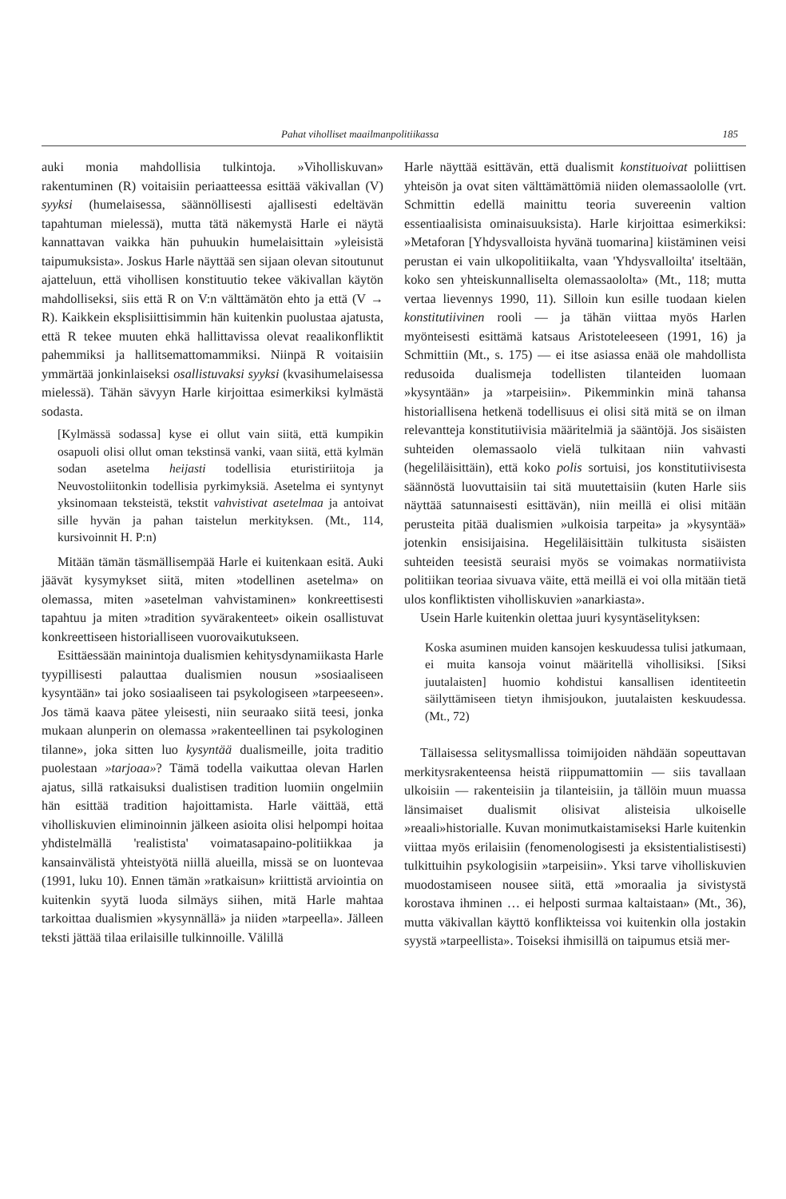Pahat viholliset maailmanpolitiikassa 185
auki monia mahdollisia tulkintoja. »Viholliskuvan» rakentuminen (R) voitaisiin periaatteessa esittää väkivallan (V) syyksi (humelaisessa, säännöllisesti ajallisesti edeltävän tapahtuman mielessä), mutta tätä näkemystä Harle ei näytä kannattavan vaikka hän puhuukin humelaisittain »yleisistä taipumuksista». Joskus Harle näyttää sen sijaan olevan sitoutunut ajatteluun, että vihollisen konstituutio tekee väkivallan käytön mahdolliseksi, siis että R on V:n välttämätön ehto ja että (V → R). Kaikkein eksplisiittisimmin hän kuitenkin puolustaa ajatusta, että R tekee muuten ehkä hallittavissa olevat reaalikonfliktit pahemmiksi ja hallitsemattomammiksi. Niinpä R voitaisiin ymmärtää jonkinlaiseksi osallistuvaksi syyksi (kvasihumelaisessa mielessä). Tähän sävyyn Harle kirjoittaa esimerkiksi kylmästä sodasta.
[Kylmässä sodassa] kyse ei ollut vain siitä, että kumpikin osapuoli olisi ollut oman tekstinsä vanki, vaan siitä, että kylmän sodan asetelma heijasti todellisia eturistiriitoja ja Neuvostoliitonkin todellisia pyrkimyksiä. Asetelma ei syntynyt yksinomaan teksteistä, tekstit vahvistivat asetelmaa ja antoivat sille hyvän ja pahan taistelun merkityksen. (Mt., 114, kursivoinnit H. P:n)
Mitään tämän täsmällisempää Harle ei kuitenkaan esitä. Auki jäävät kysymykset siitä, miten »todellinen asetelma» on olemassa, miten »asetelman vahvistaminen» konkreettisesti tapahtuu ja miten »tradition syvärakenteet» oikein osallistuvat konkreettiseen historialliseen vuorovaikutukseen.
Esittäessään mainintoja dualismien kehitysdynamiikasta Harle tyypillisesti palauttaa dualismien nousun »sosiaaliseen kysyntään» tai joko sosiaaliseen tai psykologiseen »tarpeeseen». Jos tämä kaava pätee yleisesti, niin seuraako siitä teesi, jonka mukaan alunperin on olemassa »rakenteellinen tai psykologinen tilanne», joka sitten luo kysyntää dualismeille, joita traditio puolestaan »tarjoaa»? Tämä todella vaikuttaa olevan Harlen ajatus, sillä ratkaisuksi dualistisen tradition luomiin ongelmiin hän esittää tradition hajoittamista. Harle väittää, että viholliskuvien eliminoinnin jälkeen asioita olisi helpompi hoitaa yhdistelmällä 'realistista' voimatasapaino-politiikkaa ja kansainvälistä yhteistyötä niillä alueilla, missä se on luontevaa (1991, luku 10). Ennen tämän »ratkaisun» kriittistä arviointia on kuitenkin syytä luoda silmäys siihen, mitä Harle mahtaa tarkoittaa dualismien »kysynnällä» ja niiden »tarpeella». Jälleen teksti jättää tilaa erilaisille tulkinnoille. Välillä
Harle näyttää esittävän, että dualismit konstituoivat poliittisen yhteisön ja ovat siten välttämättömiä niiden olemassaololle (vrt. Schmittin edellä mainittu teoria suvereenin valtion essentiaalisista ominaisuuksista). Harle kirjoittaa esimerkiksi: »Metaforan [Yhdysvalloista hyvänä tuomarina] kiistäminen veisi perustan ei vain ulkopolitiikalta, vaan 'Yhdysvalloilta' itseltään, koko sen yhteiskunnalliselta olemassaololta» (Mt., 118; mutta vertaa lievennys 1990, 11). Silloin kun esille tuodaan kielen konstitutiivinen rooli — ja tähän viittaa myös Harlen myönteisesti esittämä katsaus Aristoteleeseen (1991, 16) ja Schmittiin (Mt., s. 175) — ei itse asiassa enää ole mahdollista redusoida dualismeja todellisten tilanteiden luomaan »kysyntään» ja »tarpeisiin». Pikemminkin minä tahansa historiallisena hetkenä todellisuus ei olisi sitä mitä se on ilman relevantteja konstitutiivisia määritelmiä ja sääntöjä. Jos sisäisten suhteiden olemassaolo vielä tulkitaan niin vahvasti (hegeliläisittäin), että koko polis sortuisi, jos konstitutiivisesta säännöstä luovuttaisiin tai sitä muutettaisiin (kuten Harle siis näyttää satunnaisesti esittävän), niin meillä ei olisi mitään perusteita pitää dualismien »ulkoisia tarpeita» ja »kysyntää» jotenkin ensisijaisina. Hegeliläisittäin tulkitusta sisäisten suhteiden teesistä seuraisi myös se voimakas normatiivista politiikan teoriaa sivuava väite, että meillä ei voi olla mitään tietä ulos konfliktisten viholliskuvien »anarkiasta».
Usein Harle kuitenkin olettaa juuri kysyntäselityksen:
Koska asuminen muiden kansojen keskuudessa tulisi jatkumaan, ei muita kansoja voinut määritellä vihollisiksi. [Siksi juutalaisten] huomio kohdistui kansallisen identiteetin säilyttämiseen tietyn ihmisjoukon, juutalaisten keskuudessa. (Mt., 72)
Tällaisessa selitysmallissa toimijoiden nähdään sopeuttavan merkitysrakenteensa heistä riippumattomiin — siis tavallaan ulkoisiin — rakenteisiin ja tilanteisiin, ja tällöin muun muassa länsimaiset dualismit olisivat alisteisia ulkoiselle »reaali»historialle. Kuvan monimutkaistamiseksi Harle kuitenkin viittaa myös erilaisiin (fenomenologisesti ja eksistentialistisesti) tulkittuihin psykologisiin »tarpeisiin». Yksi tarve viholliskuvien muodostamiseen nousee siitä, että »moraalia ja sivistystä korostava ihminen … ei helposti surmaa kaltaistaan» (Mt., 36), mutta väkivallan käyttö konflikteissa voi kuitenkin olla jostakin syystä »tarpeellista». Toiseksi ihmisillä on taipumus etsiä mer-